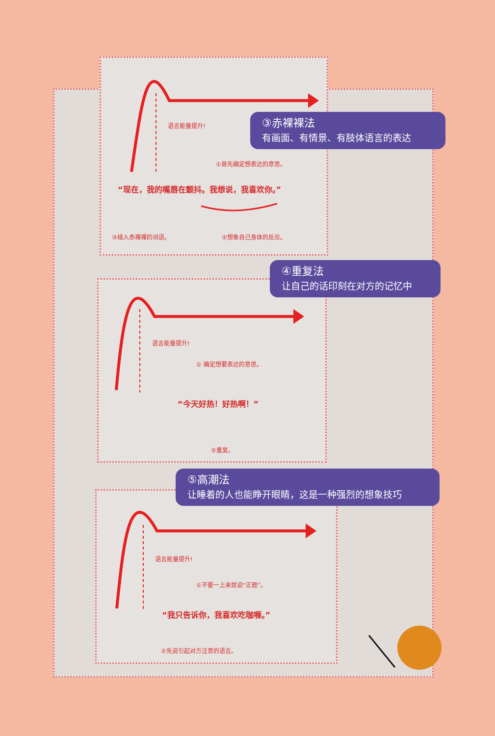③赤裸裸法
有画面、有情景、有肢体语言的表达
语言能量提升!
①首先确定想表达的意思。
“现在，我的嘴唇在颤抖。我想说，我喜欢你。”
③插入赤裸裸的词语。 ②想象自己身体的反应。
④重复法
让自己的话印刻在对方的记忆中
语言能量提升!
① 确定想要表达的意思。
“今天好热！好热啊！”
②重复。
⑤高潮法
让睡着的人也能睁开眼睛，这是一种强烈的想象技巧
语言能量提升!
①不要一上来就说“正题”。
“我只告诉你，我喜欢吃咖喱。”
②先说引起对方注意的语言。